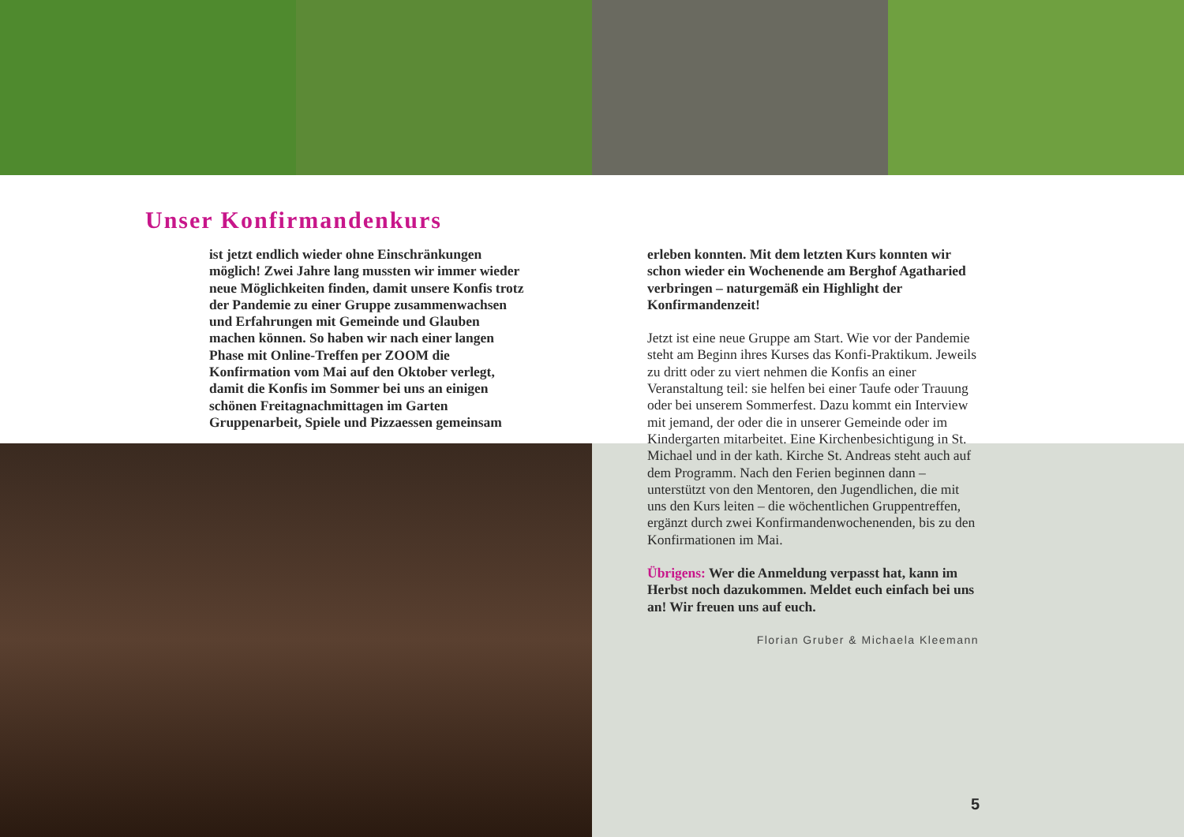Unser Konfirmandenkurs
ist jetzt endlich wieder ohne Einschränkungen möglich! Zwei Jahre lang mussten wir immer wieder neue Möglichkeiten finden, damit unsere Konfis trotz der Pandemie zu einer Gruppe zusammenwachsen und Erfahrungen mit Gemeinde und Glauben machen können. So haben wir nach einer langen Phase mit Online-Treffen per ZOOM die Konfirmation vom Mai auf den Oktober verlegt, damit die Konfis im Sommer bei uns an einigen schönen Freitagnachmittagen im Garten Gruppenarbeit, Spiele und Pizzaessen gemeinsam
erleben konnten. Mit dem letzten Kurs konnten wir schon wieder ein Wochenende am Berghof Agatharied verbringen – naturgemäß ein Highlight der Konfirmandenzeit!
Jetzt ist eine neue Gruppe am Start. Wie vor der Pandemie steht am Beginn ihres Kurses das Konfi-Praktikum. Jeweils zu dritt oder zu viert nehmen die Konfis an einer Veranstaltung teil: sie helfen bei einer Taufe oder Trauung oder bei unserem Sommerfest. Dazu kommt ein Interview mit jemand, der oder die in unserer Gemeinde oder im Kindergarten mitarbeitet. Eine Kirchenbesichtigung in St. Michael und in der kath. Kirche St. Andreas steht auch auf dem Programm. Nach den Ferien beginnen dann – unterstützt von den Mentoren, den Jugendlichen, die mit uns den Kurs leiten – die wöchentlichen Gruppentreffen, ergänzt durch zwei Konfirmandenwochenenden, bis zu den Konfirmationen im Mai.
Übrigens: Wer die Anmeldung verpasst hat, kann im Herbst noch dazukommen. Meldet euch einfach bei uns an! Wir freuen uns auf euch.
Florian Gruber & Michaela Kleemann
5